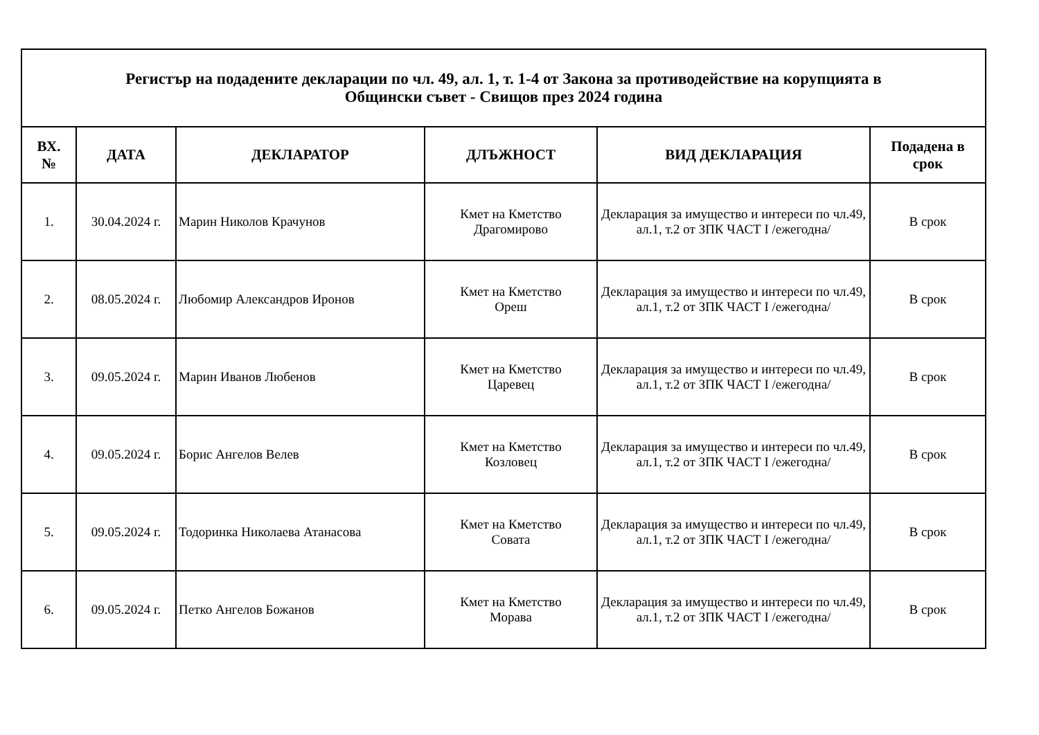| Регистър на подадените декларации по чл. 49, ал. 1, т. 1-4 от Закона за противодействие на корупцията в Общински съвет - Свищов през 2024 година | | | | | |
| --- | --- | --- | --- | --- | --- |
| ВХ. № | ДАТА | ДЕКЛАРАТОР | ДЛЪЖНОСТ | ВИД ДЕКЛАРАЦИЯ | Подадена в срок |
| 1. | 30.04.2024 г. | Марин Николов Крачунов | Кмет на Кметство Драгомирово | Декларация за имущество и интереси по чл.49, ал.1, т.2 от ЗПК ЧАСТ I /ежегодна/ | В срок |
| 2. | 08.05.2024 г. | Любомир Александров Иронов | Кмет на Кметство Ореш | Декларация за имущество и интереси по чл.49, ал.1, т.2 от ЗПК ЧАСТ I /ежегодна/ | В срок |
| 3. | 09.05.2024 г. | Марин Иванов Любенов | Кмет на Кметство Царевец | Декларация за имущество и интереси по чл.49, ал.1, т.2 от ЗПК ЧАСТ I /ежегодна/ | В срок |
| 4. | 09.05.2024 г. | Борис Ангелов Велев | Кмет на Кметство Козловец | Декларация за имущество и интереси по чл.49, ал.1, т.2 от ЗПК ЧАСТ I /ежегодна/ | В срок |
| 5. | 09.05.2024 г. | Тодоринка Николаева Атанасова | Кмет на Кметство Совата | Декларация за имущество и интереси по чл.49, ал.1, т.2 от ЗПК ЧАСТ I /ежегодна/ | В срок |
| 6. | 09.05.2024 г. | Петко Ангелов Божанов | Кмет на Кметство Морава | Декларация за имущество и интереси по чл.49, ал.1, т.2 от ЗПК ЧАСТ I /ежегодна/ | В срок |